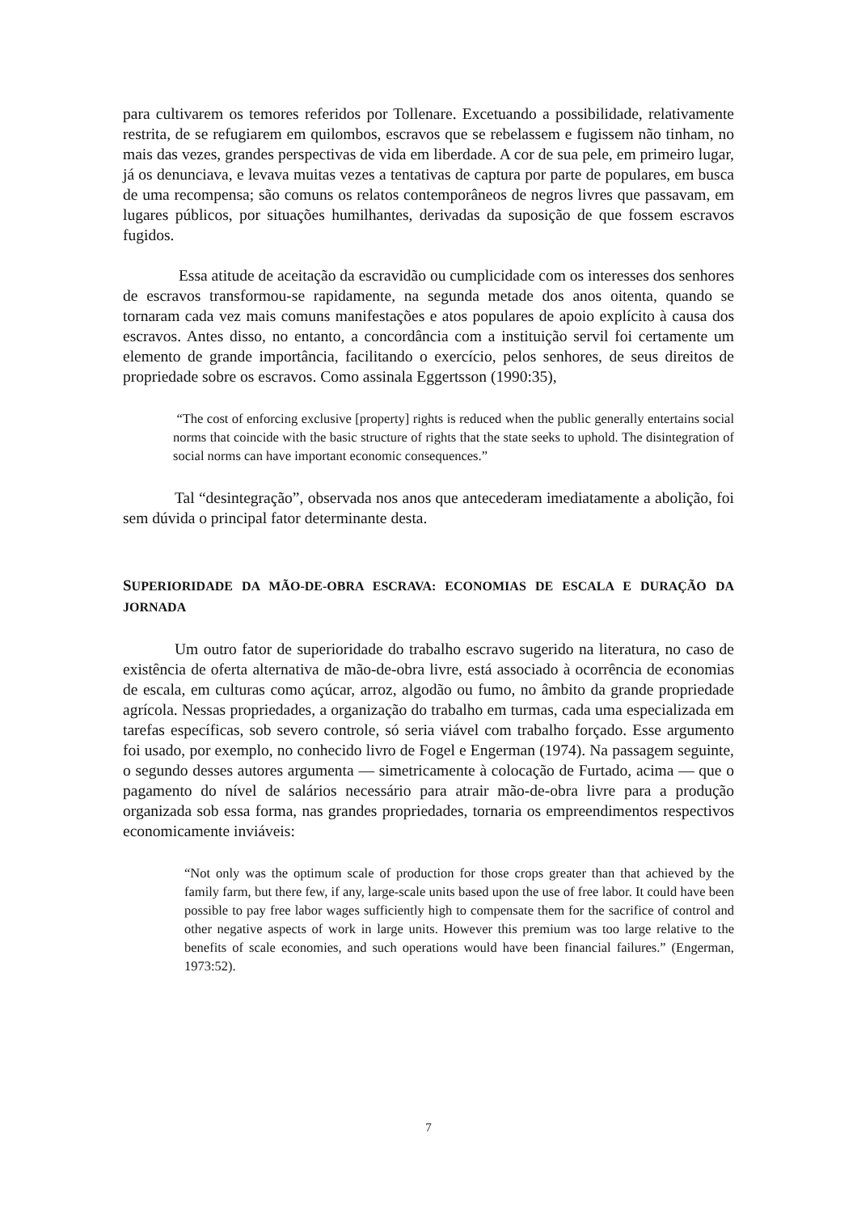para cultivarem os temores referidos por Tollenare. Excetuando a possibilidade, relativamente restrita, de se refugiarem em quilombos, escravos que se rebelassem e fugissem não tinham, no mais das vezes, grandes perspectivas de vida em liberdade. A cor de sua pele, em primeiro lugar, já os denunciava, e levava muitas vezes a tentativas de captura por parte de populares, em busca de uma recompensa; são comuns os relatos contemporâneos de negros livres que passavam, em lugares públicos, por situações humilhantes, derivadas da suposição de que fossem escravos fugidos.
Essa atitude de aceitação da escravidão ou cumplicidade com os interesses dos senhores de escravos transformou-se rapidamente, na segunda metade dos anos oitenta, quando se tornaram cada vez mais comuns manifestações e atos populares de apoio explícito à causa dos escravos. Antes disso, no entanto, a concordância com a instituição servil foi certamente um elemento de grande importância, facilitando o exercício, pelos senhores, de seus direitos de propriedade sobre os escravos. Como assinala Eggertsson (1990:35),
“The cost of enforcing exclusive [property] rights is reduced when the public generally entertains social norms that coincide with the basic structure of rights that the state seeks to uphold. The disintegration of social norms can have important economic consequences.”
Tal “desintegração”, observada nos anos que antecederam imediatamente a abolição, foi sem dúvida o principal fator determinante desta.
SUPERIORIDADE DA MÃO-DE-OBRA ESCRAVA: ECONOMIAS DE ESCALA E DURAÇÃO DA JORNADA
Um outro fator de superioridade do trabalho escravo sugerido na literatura, no caso de existência de oferta alternativa de mão-de-obra livre, está associado à ocorrência de economias de escala, em culturas como açúcar, arroz, algodão ou fumo, no âmbito da grande propriedade agrícola. Nessas propriedades, a organização do trabalho em turmas, cada uma especializada em tarefas específicas, sob severo controle, só seria viável com trabalho forçado. Esse argumento foi usado, por exemplo, no conhecido livro de Fogel e Engerman (1974). Na passagem seguinte, o segundo desses autores argumenta — simetricamente à colocação de Furtado, acima — que o pagamento do nível de salários necessário para atrair mão-de-obra livre para a produção organizada sob essa forma, nas grandes propriedades, tornaria os empreendimentos respectivos economicamente inviáveis:
“Not only was the optimum scale of production for those crops greater than that achieved by the family farm, but there few, if any, large-scale units based upon the use of free labor. It could have been possible to pay free labor wages sufficiently high to compensate them for the sacrifice of control and other negative aspects of work in large units. However this premium was too large relative to the benefits of scale economies, and such operations would have been financial failures.” (Engerman, 1973:52).
7